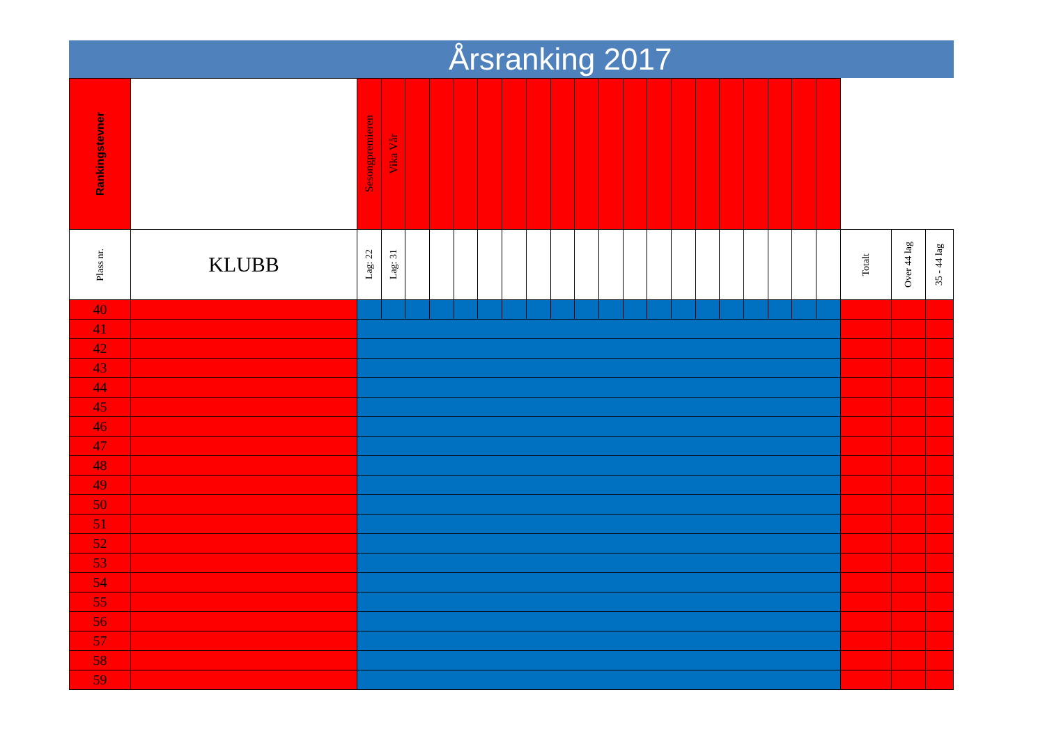Årsranking 2017
| Rankingstevner | | Sesongpremieren | Vika Vår | | | | | | | | | | | | | | | | | | | | | |
| Plass nr. | KLUBB | Lag: 22 | Lag: 31 | | | | | | | | | | | | | | | | | | | Totalt | Over 44 lag | 35 - 44 lag |
| 40 | | | | | | | | | | | | | | | | | | | | | | | | |
| 41 | | | | | | | | | | | | | | | | | | | | | | | | |
| 42 | | | | | | | | | | | | | | | | | | | | | | | | |
| 43 | | | | | | | | | | | | | | | | | | | | | | | | |
| 44 | | | | | | | | | | | | | | | | | | | | | | | | |
| 45 | | | | | | | | | | | | | | | | | | | | | | | | |
| 46 | | | | | | | | | | | | | | | | | | | | | | | | |
| 47 | | | | | | | | | | | | | | | | | | | | | | | | |
| 48 | | | | | | | | | | | | | | | | | | | | | | | | |
| 49 | | | | | | | | | | | | | | | | | | | | | | | | |
| 50 | | | | | | | | | | | | | | | | | | | | | | | | |
| 51 | | | | | | | | | | | | | | | | | | | | | | | | |
| 52 | | | | | | | | | | | | | | | | | | | | | | | | |
| 53 | | | | | | | | | | | | | | | | | | | | | | | | |
| 54 | | | | | | | | | | | | | | | | | | | | | | | | |
| 55 | | | | | | | | | | | | | | | | | | | | | | | | |
| 56 | | | | | | | | | | | | | | | | | | | | | | | | |
| 57 | | | | | | | | | | | | | | | | | | | | | | | | |
| 58 | | | | | | | | | | | | | | | | | | | | | | | | |
| 59 | | | | | | | | | | | | | | | | | | | | | | | | |